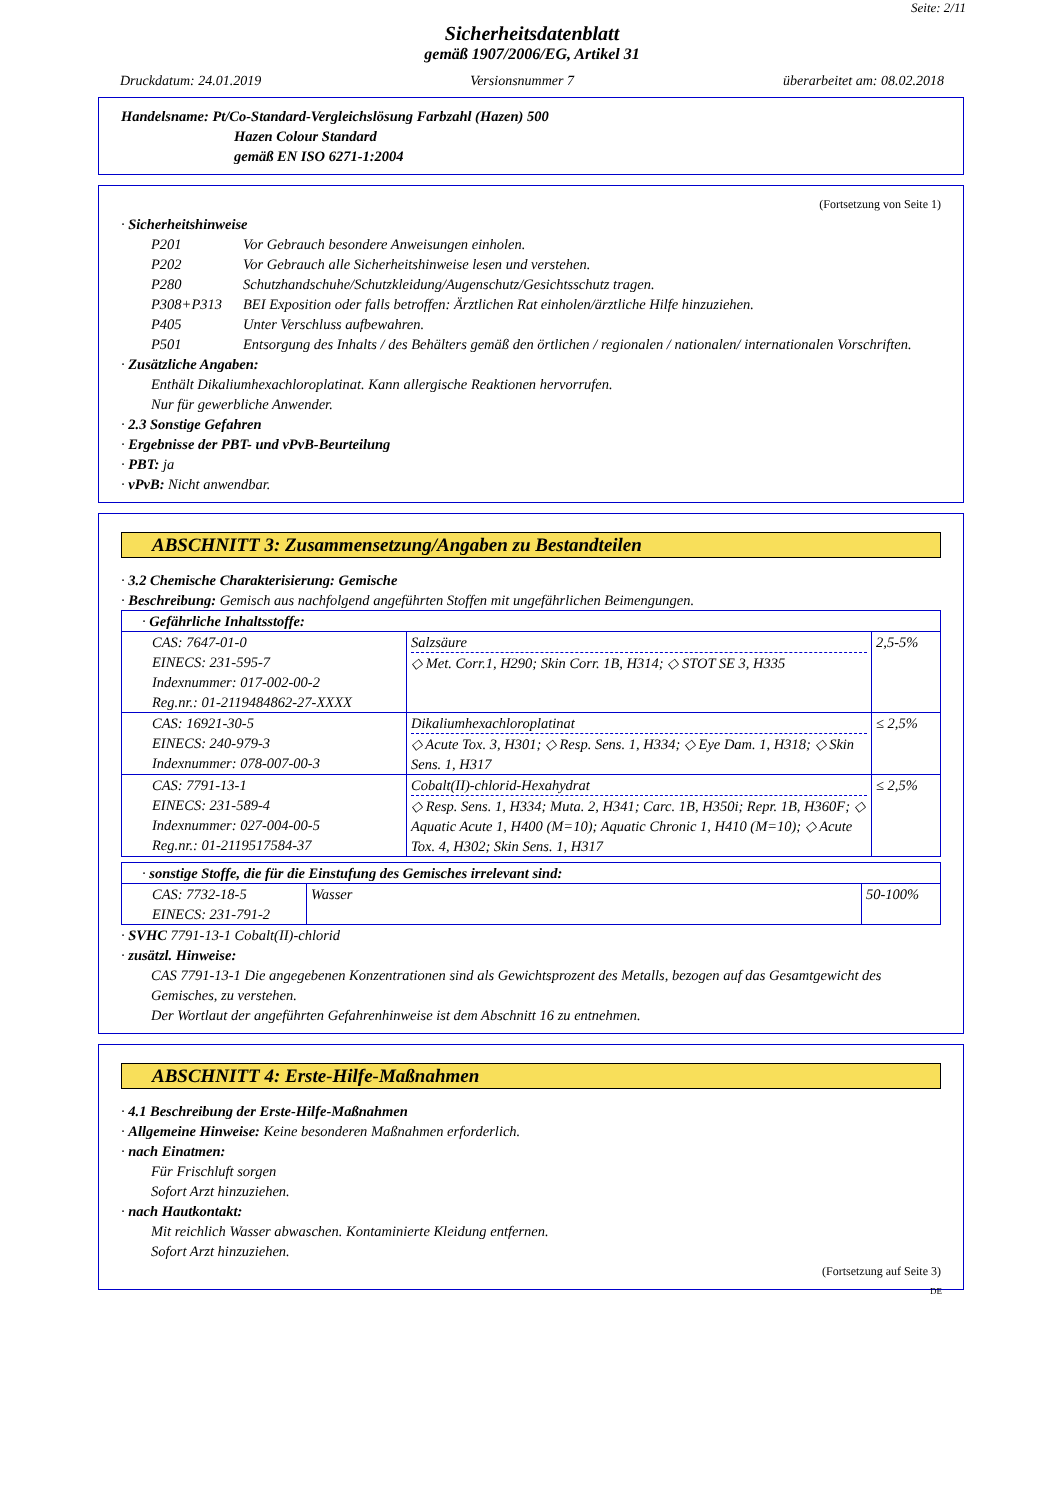Seite: 2/11
Sicherheitsdatenblatt
gemäß 1907/2006/EG, Artikel 31
Druckdatum: 24.01.2019 Versionsnummer 7 überarbeitet am: 08.02.2018
Handelsname: Pt/Co-Standard-Vergleichslösung Farbzahl (Hazen) 500
Hazen Colour Standard
gemäß EN ISO 6271-1:2004
(Fortsetzung von Seite 1)
· Sicherheitshinweise
P201 Vor Gebrauch besondere Anweisungen einholen.
P202 Vor Gebrauch alle Sicherheitshinweise lesen und verstehen.
P280 Schutzhandschuhe/Schutzkleidung/Augenschutz/Gesichtsschutz tragen.
P308+P313 BEI Exposition oder falls betroffen: Ärztlichen Rat einholen/ärztliche Hilfe hinzuziehen.
P405 Unter Verschluss aufbewahren.
P501 Entsorgung des Inhalts / des Behälters gemäß den örtlichen / regionalen / nationalen/ internationalen Vorschriften.
· Zusätzliche Angaben:
Enthält Dikaliumhexachloroplatinat. Kann allergische Reaktionen hervorrufen.
Nur für gewerbliche Anwender.
· 2.3 Sonstige Gefahren
· Ergebnisse der PBT- und vPvB-Beurteilung
· PBT: ja
· vPvB: Nicht anwendbar.
ABSCHNITT 3: Zusammensetzung/Angaben zu Bestandteilen
· 3.2 Chemische Charakterisierung: Gemische
· Beschreibung: Gemisch aus nachfolgend angeführten Stoffen mit ungefährlichen Beimengungen.
| · Gefährliche Inhaltsstoffe: | | |
| CAS: 7647-01-0 EINECS: 231-595-7 Indexnummer: 017-002-00-2 Reg.nr.: 01-2119484862-27-XXXX | Salzsäure ◇ Met. Corr.1, H290; Skin Corr. 1B, H314; ◇ STOT SE 3, H335 | 2,5-5% |
| CAS: 16921-30-5 EINECS: 240-979-3 Indexnummer: 078-007-00-3 | Dikaliumhexachloroplatinat ◇ Acute Tox. 3, H301; ◇ Resp. Sens. 1, H334; ◇ Eye Dam. 1, H318; ◇ Skin Sens. 1, H317 | ≤ 2,5% |
| CAS: 7791-13-1 EINECS: 231-589-4 Indexnummer: 027-004-00-5 Reg.nr.: 01-2119517584-37 | Cobalt(II)-chlorid-Hexahydrat ◇ Resp. Sens. 1, H334; Muta. 2, H341; Carc. 1B, H350i; Repr. 1B, H360F; ◇ Aquatic Acute 1, H400 (M=10); Aquatic Chronic 1, H410 (M=10); ◇ Acute Tox. 4, H302; Skin Sens. 1, H317 | ≤ 2,5% |
| · sonstige Stoffe, die für die Einstufung des Gemisches irrelevant sind: | | |
| CAS: 7732-18-5 EINECS: 231-791-2 | Wasser | 50-100% |
· SVHC 7791-13-1 Cobalt(II)-chlorid
· zusätzl. Hinweise:
CAS 7791-13-1 Die angegebenen Konzentrationen sind als Gewichtsprozent des Metalls, bezogen auf das Gesamtgewicht des Gemisches, zu verstehen.
Der Wortlaut der angeführten Gefahrenhinweise ist dem Abschnitt 16 zu entnehmen.
ABSCHNITT 4: Erste-Hilfe-Maßnahmen
· 4.1 Beschreibung der Erste-Hilfe-Maßnahmen
· Allgemeine Hinweise: Keine besonderen Maßnahmen erforderlich.
· nach Einatmen:
Für Frischluft sorgen
Sofort Arzt hinzuziehen.
· nach Hautkontakt:
Mit reichlich Wasser abwaschen. Kontaminierte Kleidung entfernen.
Sofort Arzt hinzuziehen.
(Fortsetzung auf Seite 3)
DE